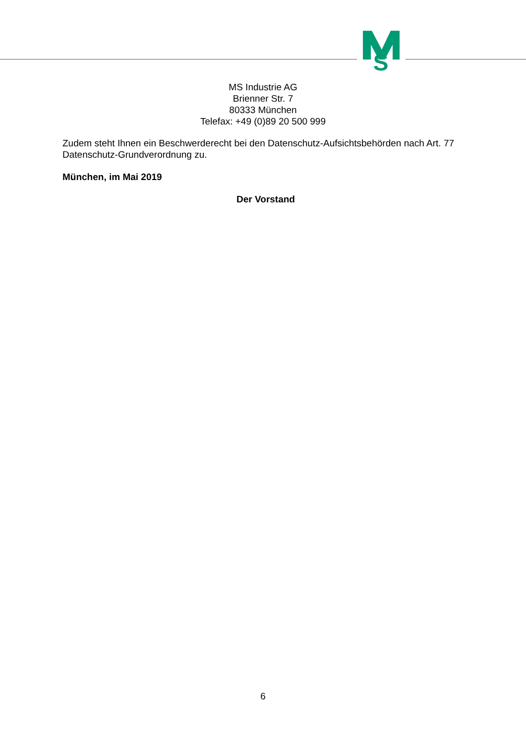S
MS Industrie AG
Brienner Str. 7
80333 München
Telefax: +49 (0)89 20 500 999
Zudem steht Ihnen ein Beschwerderecht bei den Datenschutz-Aufsichtsbehörden nach Art. 77 Datenschutz-Grundverordnung zu.
München, im Mai 2019
Der Vorstand
6